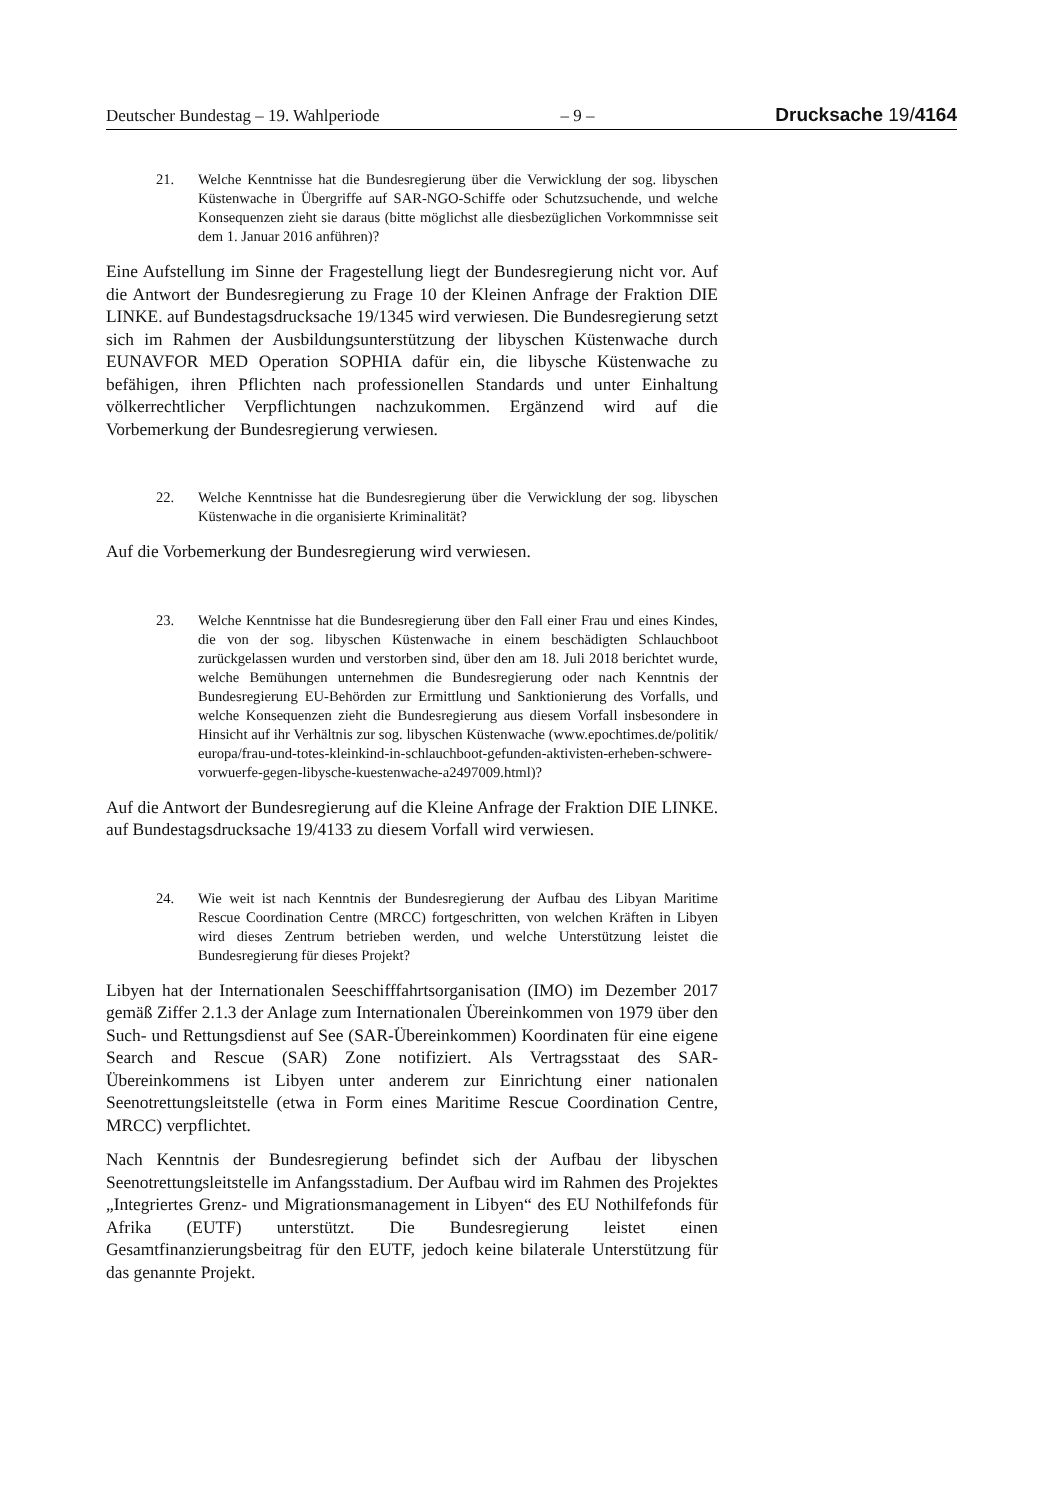Deutscher Bundestag – 19. Wahlperiode – 9 – Drucksache 19/4164
21. Welche Kenntnisse hat die Bundesregierung über die Verwicklung der sog. libyschen Küstenwache in Übergriffe auf SAR-NGO-Schiffe oder Schutzsuchende, und welche Konsequenzen zieht sie daraus (bitte möglichst alle diesbezüglichen Vorkommnisse seit dem 1. Januar 2016 anführen)?
Eine Aufstellung im Sinne der Fragestellung liegt der Bundesregierung nicht vor. Auf die Antwort der Bundesregierung zu Frage 10 der Kleinen Anfrage der Fraktion DIE LINKE. auf Bundestagsdrucksache 19/1345 wird verwiesen. Die Bundesregierung setzt sich im Rahmen der Ausbildungsunterstützung der libyschen Küstenwache durch EUNAVFOR MED Operation SOPHIA dafür ein, die libysche Küstenwache zu befähigen, ihren Pflichten nach professionellen Standards und unter Einhaltung völkerrechtlicher Verpflichtungen nachzukommen. Ergänzend wird auf die Vorbemerkung der Bundesregierung verwiesen.
22. Welche Kenntnisse hat die Bundesregierung über die Verwicklung der sog. libyschen Küstenwache in die organisierte Kriminalität?
Auf die Vorbemerkung der Bundesregierung wird verwiesen.
23. Welche Kenntnisse hat die Bundesregierung über den Fall einer Frau und eines Kindes, die von der sog. libyschen Küstenwache in einem beschädigten Schlauchboot zurückgelassen wurden und verstorben sind, über den am 18. Juli 2018 berichtet wurde, welche Bemühungen unternehmen die Bundesregierung oder nach Kenntnis der Bundesregierung EU-Behörden zur Ermittlung und Sanktionierung des Vorfalls, und welche Konsequenzen zieht die Bundesregierung aus diesem Vorfall insbesondere in Hinsicht auf ihr Verhältnis zur sog. libyschen Küstenwache (www.epochtimes.de/politik/ europa/frau-und-totes-kleinkind-in-schlauchboot-gefunden-aktivisten-erheben-schwere-vorwuerfe-gegen-libysche-kuestenwache-a2497009.html)?
Auf die Antwort der Bundesregierung auf die Kleine Anfrage der Fraktion DIE LINKE. auf Bundestagsdrucksache 19/4133 zu diesem Vorfall wird verwiesen.
24. Wie weit ist nach Kenntnis der Bundesregierung der Aufbau des Libyan Maritime Rescue Coordination Centre (MRCC) fortgeschritten, von welchen Kräften in Libyen wird dieses Zentrum betrieben werden, und welche Unterstützung leistet die Bundesregierung für dieses Projekt?
Libyen hat der Internationalen Seeschifffahrtsorganisation (IMO) im Dezember 2017 gemäß Ziffer 2.1.3 der Anlage zum Internationalen Übereinkommen von 1979 über den Such- und Rettungsdienst auf See (SAR-Übereinkommen) Koordinaten für eine eigene Search and Rescue (SAR) Zone notifiziert. Als Vertragsstaat des SAR-Übereinkommens ist Libyen unter anderem zur Einrichtung einer nationalen Seenotrettungsleitstelle (etwa in Form eines Maritime Rescue Coordination Centre, MRCC) verpflichtet.
Nach Kenntnis der Bundesregierung befindet sich der Aufbau der libyschen Seenotrettungsleitstelle im Anfangsstadium. Der Aufbau wird im Rahmen des Projektes „Integriertes Grenz- und Migrationsmanagement in Libyen“ des EU Nothilfefonds für Afrika (EUTF) unterstützt. Die Bundesregierung leistet einen Gesamtfinanzierungsbeitrag für den EUTF, jedoch keine bilaterale Unterstützung für das genannte Projekt.